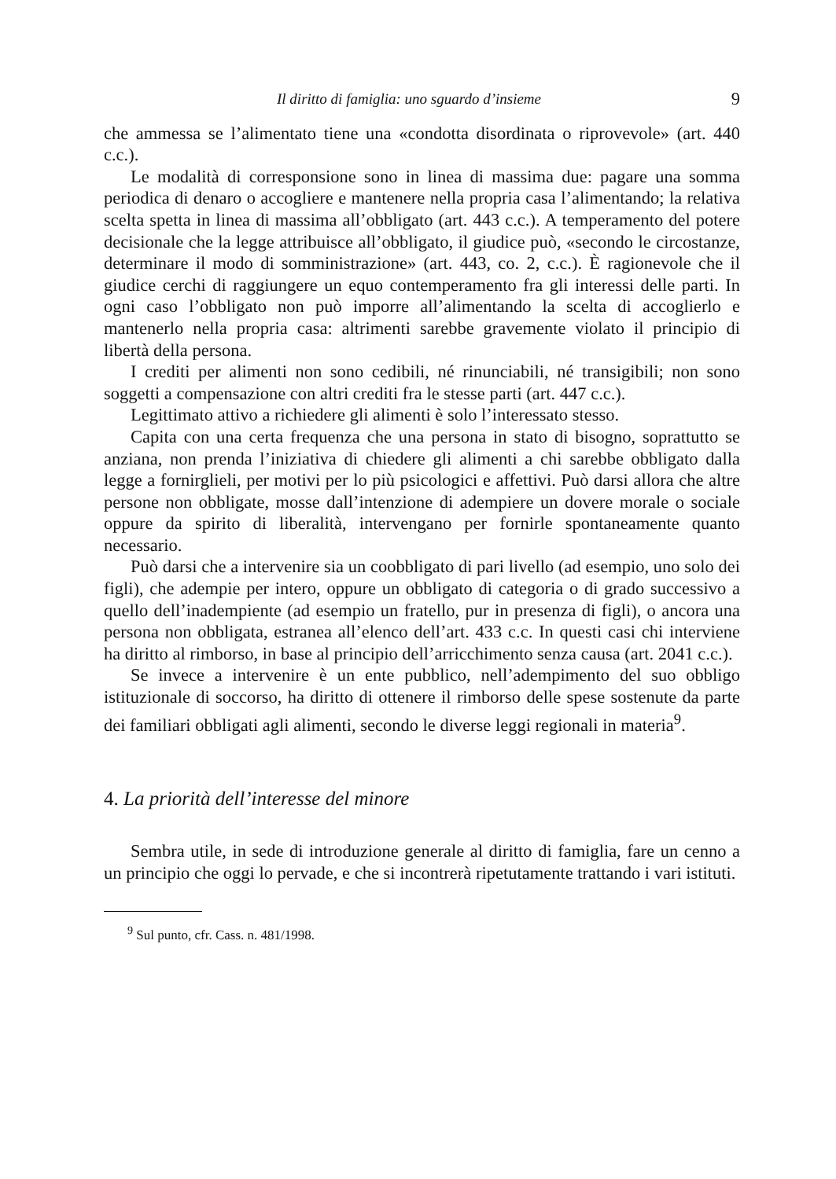Il diritto di famiglia: uno sguardo d’insieme 9
che ammessa se l’alimentato tiene una «condotta disordinata o riprovevole» (art. 440 c.c.).
Le modalità di corresponsione sono in linea di massima due: pagare una somma periodica di denaro o accogliere e mantenere nella propria casa l’alimentando; la relativa scelta spetta in linea di massima all’obbligato (art. 443 c.c.). A temperamento del potere decisionale che la legge attribuisce all’obbligato, il giudice può, «secondo le circostanze, determinare il modo di somministrazione» (art. 443, co. 2, c.c.). È ragionevole che il giudice cerchi di raggiungere un equo contemperamento fra gli interessi delle parti. In ogni caso l’obbligato non può imporre all’alimentando la scelta di accoglierlo e mantenerlo nella propria casa: altrimenti sarebbe gravemente violato il principio di libertà della persona.
I crediti per alimenti non sono cedibili, né rinunciabili, né transigibili; non sono soggetti a compensazione con altri crediti fra le stesse parti (art. 447 c.c.).
Legittimato attivo a richiedere gli alimenti è solo l’interessato stesso.
Capita con una certa frequenza che una persona in stato di bisogno, soprattutto se anziana, non prenda l’iniziativa di chiedere gli alimenti a chi sarebbe obbligato dalla legge a fornirglieli, per motivi per lo più psicologici e affettivi. Può darsi allora che altre persone non obbligate, mosse dall’intenzione di adempiere un dovere morale o sociale oppure da spirito di liberalità, intervengano per fornirle spontaneamente quanto necessario.
Può darsi che a intervenire sia un coobbligato di pari livello (ad esempio, uno solo dei figli), che adempie per intero, oppure un obbligato di categoria o di grado successivo a quello dell’inadempiente (ad esempio un fratello, pur in presenza di figli), o ancora una persona non obbligata, estranea all’elenco dell’art. 433 c.c. In questi casi chi interviene ha diritto al rimborso, in base al principio dell’arricchimento senza causa (art. 2041 c.c.).
Se invece a intervenire è un ente pubblico, nell’adempimento del suo obbligo istituzionale di soccorso, ha diritto di ottenere il rimborso delle spese sostenute da parte dei familiari obbligati agli alimenti, secondo le diverse leggi regionali in materia<sup>9</sup>.
4. La priorità dell’interesse del minore
Sembra utile, in sede di introduzione generale al diritto di famiglia, fare un cenno a un principio che oggi lo pervade, e che si incontrerà ripetutamente trattando i vari istituti.
<sup>9</sup> Sul punto, cfr. Cass. n. 481/1998.